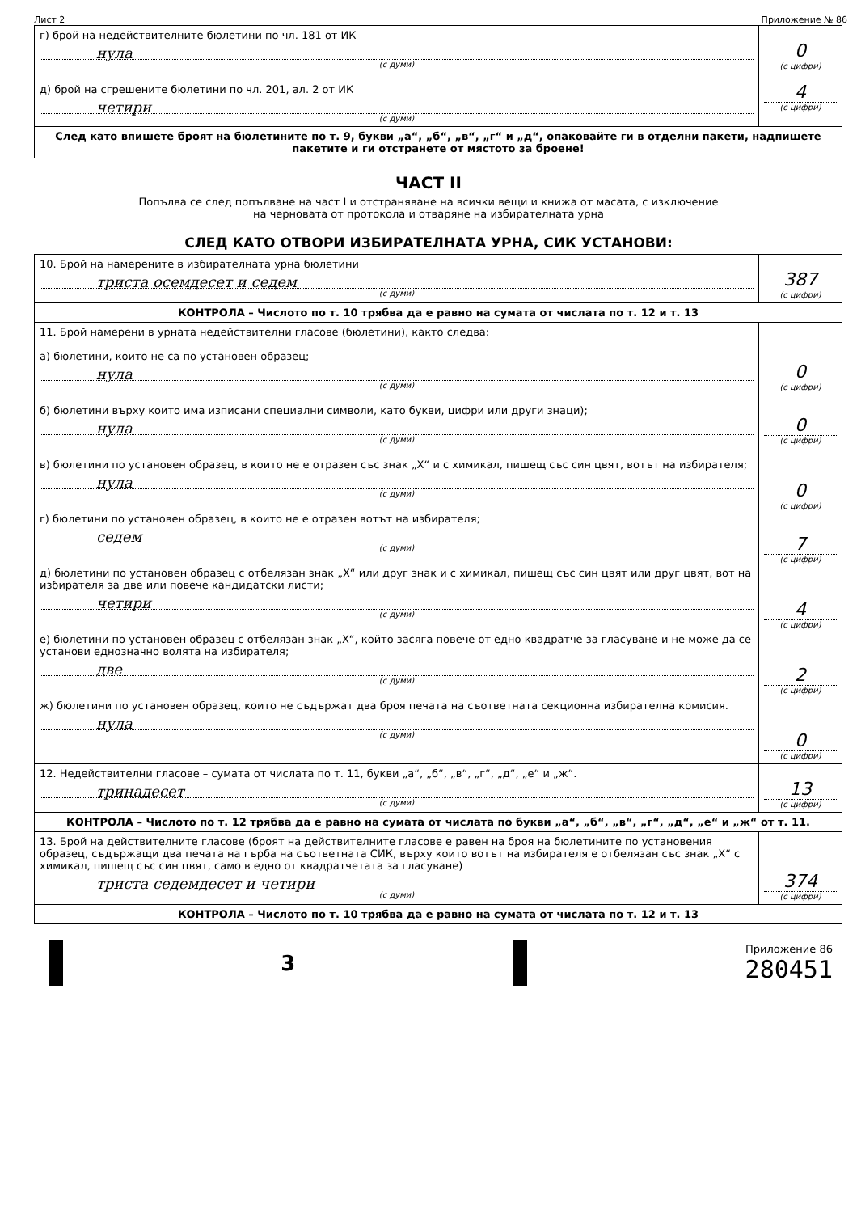Лист 2 Приложение № 86
| г) брой на недействителните бюлетини по чл. 181 от ИК нула (с думи) д) брой на сгрешените бюлетини по чл. 201, ал. 2 от ИК четири (с думи) | 0 (с цифри) 4 (с цифри) |
| След като впишете броят на бюлетините по т. 9, букви „а“, „б“, „в“, „г“ и „д“, опаковайте ги в отделни пакети, надпишете пакетите и ги отстранете от мястото за броене! | |
ЧАСТ II
Попълва се след попълване на част I и отстраняване на всички вещи и книжа от масата, с изключение
на черновата от протокола и отваряне на избирателната урна
СЛЕД КАТО ОТВОРИ ИЗБИРАТЕЛНАТА УРНА, СИК УСТАНОВИ:
| 10. Брой на намерените в избирателната урна бюлетини триста осемдесет и седем (с думи) | 387 (с цифри) |
| КОНТРОЛА – Числото по т. 10 трябва да е равно на сумата от числата по т. 12 и т. 13 | |
| 11. Брой намерени в урната недействителни гласове (бюлетини), както следва: а) бюлетини, които не са по установен образец; нула (с думи) б) бюлетини върху които има изписани специални символи, като букви, цифри или други знаци); нула (с думи) в) бюлетини по установен образец, в които не е отразен със знак „Х“ и с химикал, пишещ със син цвят, вотът на избирателя; нула (с думи) г) бюлетини по установен образец, в които не е отразен вотът на избирателя; седем (с думи) д) бюлетини по установен образец с отбелязан знак „Х“ или друг знак и с химикал, пишещ със син цвят или друг цвят, вот на избирателя за две или повече кандидатски листи; четири (с думи) е) бюлетини по установен образец с отбелязан знак „Х“, който засяга повече от едно квадратче за гласуване и не може да се установи еднозначно волята на избирателя; две (с думи) ж) бюлетини по установен образец, които не съдържат два броя печата на съответната секционна избирателна комисия. нула (с думи) | 0 (с цифри) 0 (с цифри) 0 (с цифри) 7 (с цифри) 4 (с цифри) 2 (с цифри) 0 (с цифри) |
| 12. Недействителни гласове – сумата от числата по т. 11, букви „а“, „б“, „в“, „г“, „д“, „е“ и „ж“. тринадесет (с думи) | 13 (с цифри) |
| КОНТРОЛА – Числото по т. 12 трябва да е равно на сумата от числата по букви „а“, „б“, „в“, „г“, „д“, „е“ и „ж“ от т. 11. | |
| 13. Брой на действителните гласове (броят на действителните гласове е равен на броя на бюлетините по установения образец, съдържащи два печата на гърба на съответната СИК, върху които вотът на избирателя е отбелязан със знак „Х“ с химикал, пишещ със син цвят, само в едно от квадратчетата за гласуване) триста седемдесет и четири (с думи) | 374 (с цифри) |
| КОНТРОЛА – Числото по т. 10 трябва да е равно на сумата от числата по т. 12 и т. 13 | |
3
Приложение 86
280451